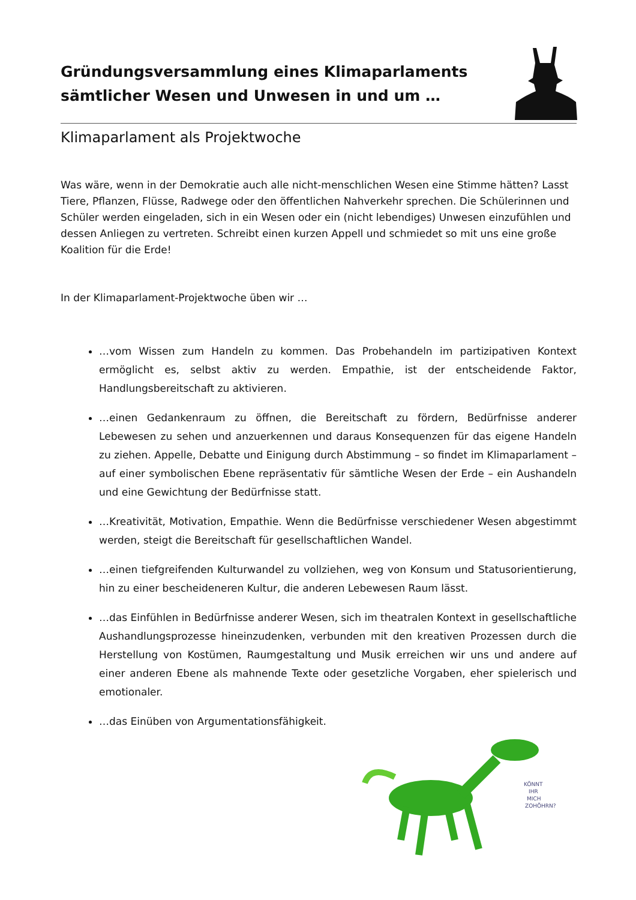Gründungsversammlung eines Klimaparlaments
sämtlicher Wesen und Unwesen in und um …
Klimaparlament als Projektwoche
Was wäre, wenn in der Demokratie auch alle nicht-menschlichen Wesen eine Stimme hätten? Lasst Tiere, Pflanzen, Flüsse, Radwege oder den öffentlichen Nahverkehr sprechen. Die Schülerinnen und Schüler werden eingeladen, sich in ein Wesen oder ein (nicht lebendiges) Unwesen einzufühlen und dessen Anliegen zu vertreten. Schreibt einen kurzen Appell und schmiedet so mit uns eine große Koalition für die Erde!
In der Klimaparlament-Projektwoche üben wir …
…vom Wissen zum Handeln zu kommen. Das Probehandeln im partizipativen Kontext ermöglicht es, selbst aktiv zu werden. Empathie, ist der entscheidende Faktor, Handlungsbereitschaft zu aktivieren.
…einen Gedankenraum zu öffnen, die Bereitschaft zu fördern, Bedürfnisse anderer Lebewesen zu sehen und anzuerkennen und daraus Konsequenzen für das eigene Handeln zu ziehen. Appelle, Debatte und Einigung durch Abstimmung – so findet im Klimaparlament – auf einer symbolischen Ebene repräsentativ für sämtliche Wesen der Erde – ein Aushandeln und eine Gewichtung der Bedürfnisse statt.
…Kreativität, Motivation, Empathie. Wenn die Bedürfnisse verschiedener Wesen abgestimmt werden, steigt die Bereitschaft für gesellschaftlichen Wandel.
…einen tiefgreifenden Kulturwandel zu vollziehen, weg von Konsum und Statusorientierung, hin zu einer bescheideneren Kultur, die anderen Lebewesen Raum lässt.
…das Einfühlen in Bedürfnisse anderer Wesen, sich im theatralen Kontext in gesellschaftliche Aushandlungsprozesse hineinzudenken, verbunden mit den kreativen Prozessen durch die Herstellung von Kostümen, Raumgestaltung und Musik erreichen wir uns und andere auf einer anderen Ebene als mahnende Texte oder gesetzliche Vorgaben, eher spielerisch und emotionaler.
…das Einüben von Argumentationsfähigkeit.
KÖNNT
IHR
MICH
ZOHÖHRN?